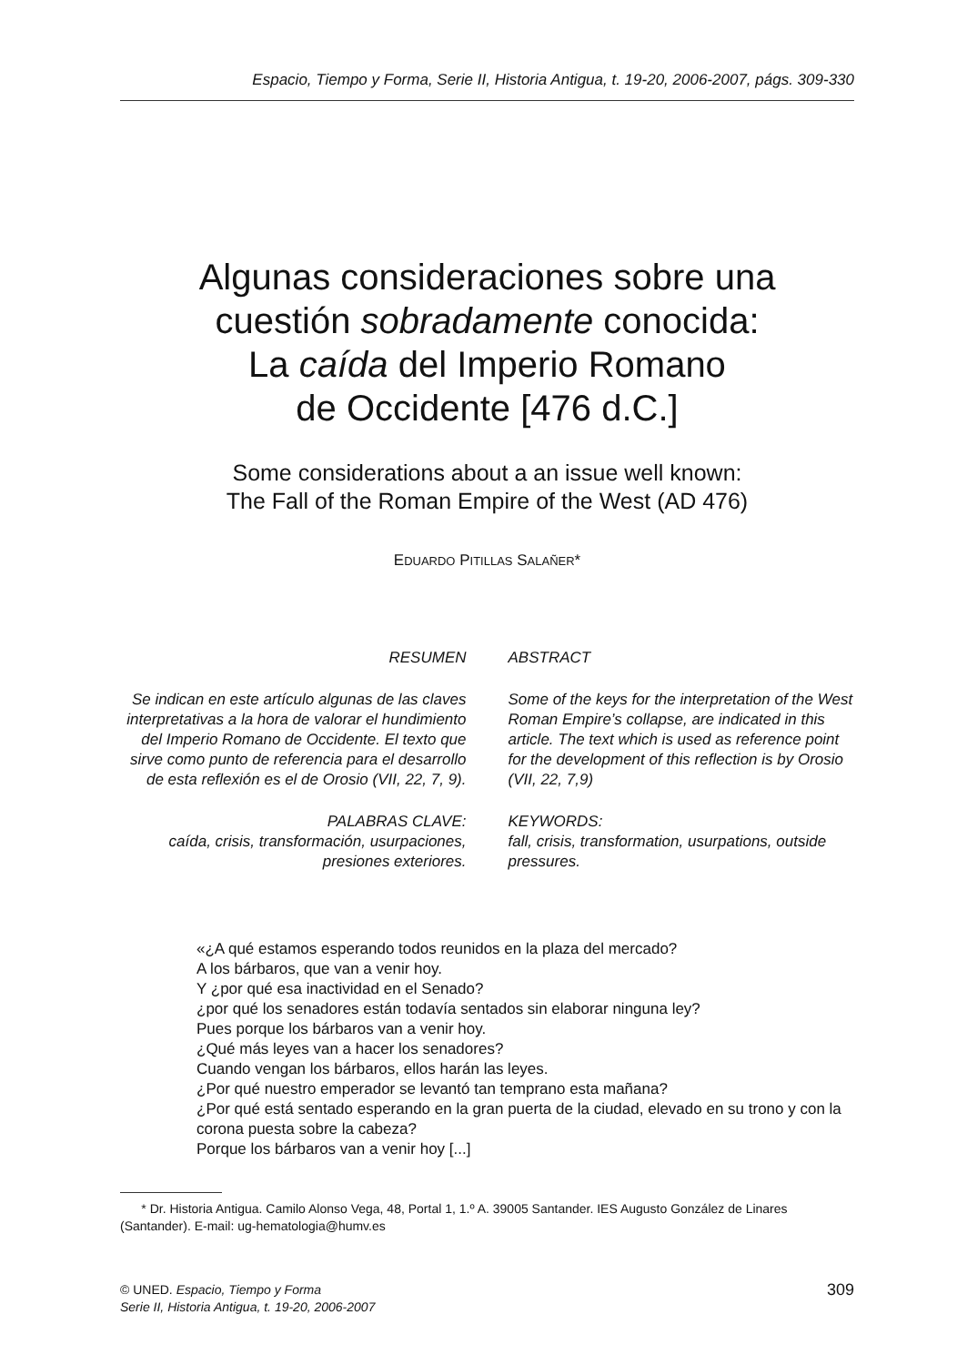Espacio, Tiempo y Forma, Serie II, Historia Antigua, t. 19-20, 2006-2007, págs. 309-330
Algunas consideraciones sobre una
cuestión sobradamente conocida:
La caída del Imperio Romano
de Occidente [476 d.C.]
Some considerations about a an issue well known:
The Fall of the Roman Empire of the West (AD 476)
EDUARDO PITILLAS SALAÑER*
RESUMEN
Se indican en este artículo algunas de las claves interpretativas a la hora de valorar el hundimiento del Imperio Romano de Occidente. El texto que sirve como punto de referencia para el desarrollo de esta reflexión es el de Orosio (VII, 22, 7, 9).
PALABRAS CLAVE:
caída, crisis, transformación, usurpaciones, presiones exteriores.
ABSTRACT
Some of the keys for the interpretation of the West Roman Empire’s collapse, are indicated in this article. The text which is used as reference point for the development of this reflection is by Orosio (VII, 22, 7,9)
KEYWORDS:
fall, crisis, transformation, usurpations, outside pressures.
«¿A qué estamos esperando todos reunidos en la plaza del mercado?
A los bárbaros, que van a venir hoy.
Y ¿por qué esa inactividad en el Senado?
¿por qué los senadores están todavía sentados sin elaborar ninguna ley?
Pues porque los bárbaros van a venir hoy.
¿Qué más leyes van a hacer los senadores?
Cuando vengan los bárbaros, ellos harán las leyes.
¿Por qué nuestro emperador se levantó tan temprano esta mañana?
¿Por qué está sentado esperando en la gran puerta de la ciudad, elevado en su trono y con la corona puesta sobre la cabeza?
Porque los bárbaros van a venir hoy [...]
* Dr. Historia Antigua. Camilo Alonso Vega, 48, Portal 1, 1.º A. 39005 Santander. IES Augusto González de Linares (Santander). E-mail: ug-hematologia@humv.es
© UNED. Espacio, Tiempo y Forma
Serie II, Historia Antigua, t. 19-20, 2006-2007
309